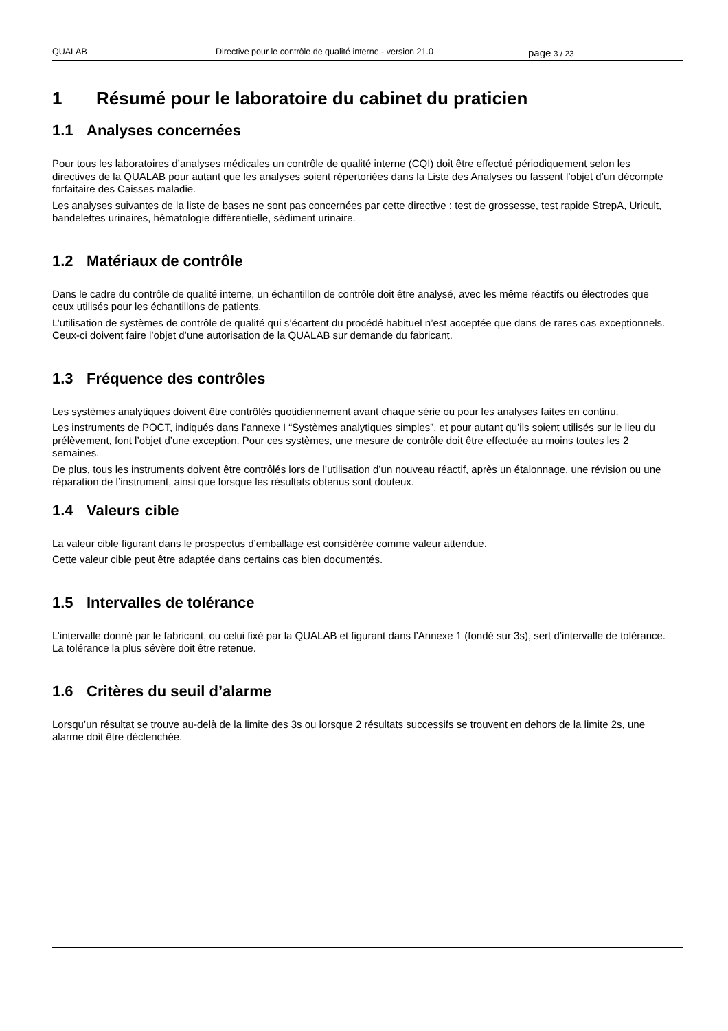QUALAB Directive pour le contrôle de qualité interne - version 21.0
page 3 / 23
1 Résumé pour le laboratoire du cabinet du praticien
1.1 Analyses concernées
Pour tous les laboratoires d’analyses médicales un contrôle de qualité interne (CQI) doit être effectué périodiquement selon les directives de la QUALAB pour autant que les analyses soient répertoriées dans la Liste des Analyses ou fassent l’objet d’un décompte forfaitaire des Caisses maladie.
Les analyses suivantes de la liste de bases ne sont pas concernées par cette directive : test de grossesse, test rapide StrepA, Uricult, bandelettes urinaires, hématologie différentielle, sédiment urinaire.
1.2 Matériaux de contrôle
Dans le cadre du contrôle de qualité interne, un échantillon de contrôle doit être analysé, avec les même réactifs ou électrodes que ceux utilisés pour les échantillons de patients.
L’utilisation de systèmes de contrôle de qualité qui s’écartent du procédé habituel n’est acceptée que dans de rares cas exceptionnels. Ceux-ci doivent faire l’objet d’une autorisation de la QUALAB sur demande du fabricant.
1.3 Fréquence des contrôles
Les systèmes analytiques doivent être contrôlés quotidiennement avant chaque série ou pour les analyses faites en continu.
Les instruments de POCT, indiqués dans l’annexe I “Systèmes analytiques simples”, et pour autant qu’ils soient utilisés sur le lieu du prélèvement, font l’objet d’une exception. Pour ces systèmes, une mesure de contrôle doit être effectuée au moins toutes les 2 semaines.
De plus, tous les instruments doivent être contrôlés lors de l’utilisation d’un nouveau réactif, après un étalonnage, une révision ou une réparation de l’instrument, ainsi que lorsque les résultats obtenus sont douteux.
1.4 Valeurs cible
La valeur cible figurant dans le prospectus d’emballage est considérée comme valeur attendue.
Cette valeur cible peut être adaptée dans certains cas bien documentés.
1.5 Intervalles de tolérance
L’intervalle donné par le fabricant, ou celui fixé par la QUALAB et figurant dans l’Annexe 1 (fondé sur 3s), sert d’intervalle de tolérance. La tolérance la plus sévère doit être retenue.
1.6 Critères du seuil d’alarme
Lorsqu’un résultat se trouve au-delà de la limite des 3s ou lorsque 2 résultats successifs se trouvent en dehors de la limite 2s, une alarme doit être déclenchée.